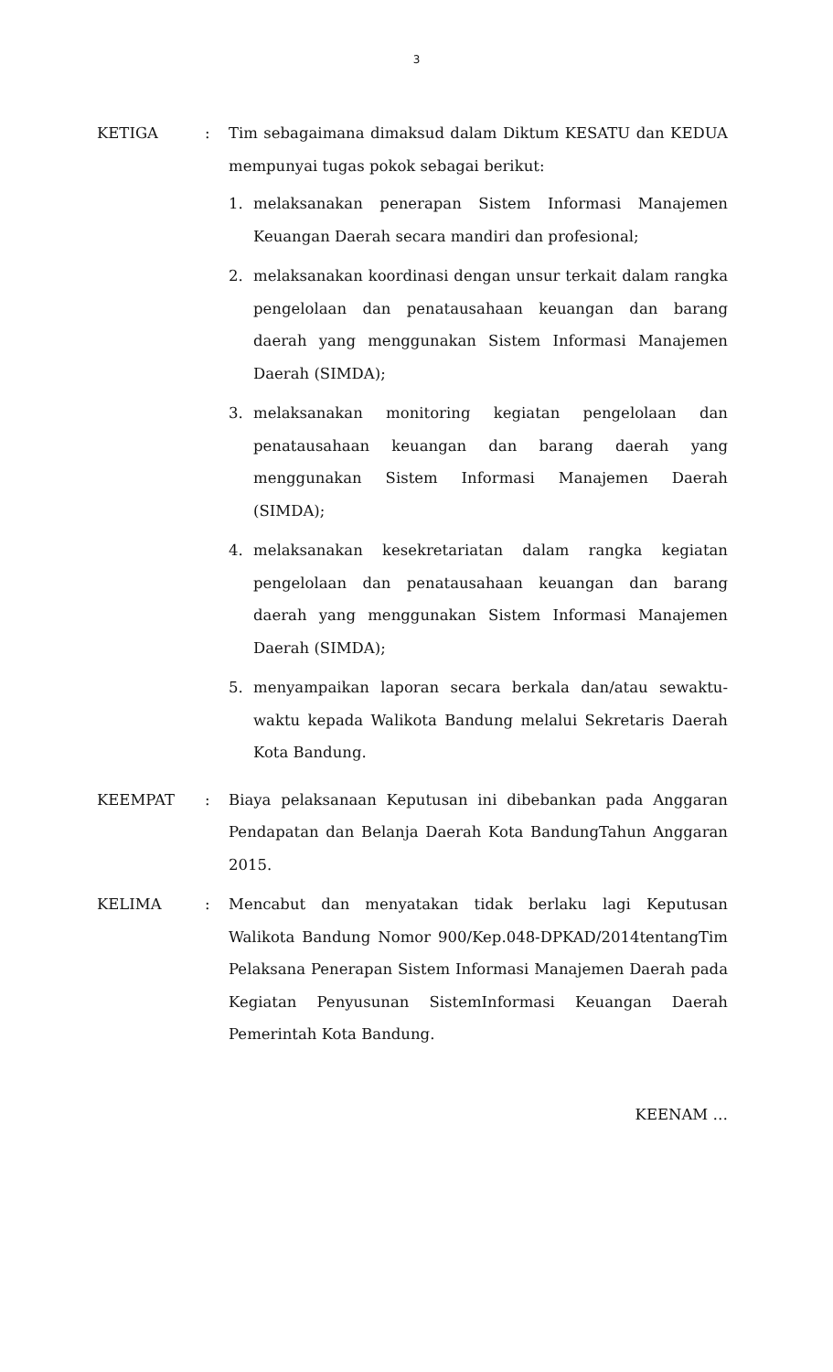3
KETIGA : Tim sebagaimana dimaksud dalam Diktum KESATU dan KEDUA mempunyai tugas pokok sebagai berikut:
1. melaksanakan penerapan Sistem Informasi Manajemen Keuangan Daerah secara mandiri dan profesional;
2. melaksanakan koordinasi dengan unsur terkait dalam rangka pengelolaan dan penatausahaan keuangan dan barang daerah yang menggunakan Sistem Informasi Manajemen Daerah (SIMDA);
3. melaksanakan monitoring kegiatan pengelolaan dan penatausahaan keuangan dan barang daerah yang menggunakan Sistem Informasi Manajemen Daerah (SIMDA);
4. melaksanakan kesekretariatan dalam rangka kegiatan pengelolaan dan penatausahaan keuangan dan barang daerah yang menggunakan Sistem Informasi Manajemen Daerah (SIMDA);
5. menyampaikan laporan secara berkala dan/atau sewaktu-waktu kepada Walikota Bandung melalui Sekretaris Daerah Kota Bandung.
KEEMPAT : Biaya pelaksanaan Keputusan ini dibebankan pada Anggaran Pendapatan dan Belanja Daerah Kota BandungTahun Anggaran 2015.
KELIMA : Mencabut dan menyatakan tidak berlaku lagi Keputusan Walikota Bandung Nomor 900/Kep.048-DPKAD/2014tentangTim Pelaksana Penerapan Sistem Informasi Manajemen Daerah pada Kegiatan Penyusunan SistemInformasi Keuangan Daerah Pemerintah Kota Bandung.
KEENAM …